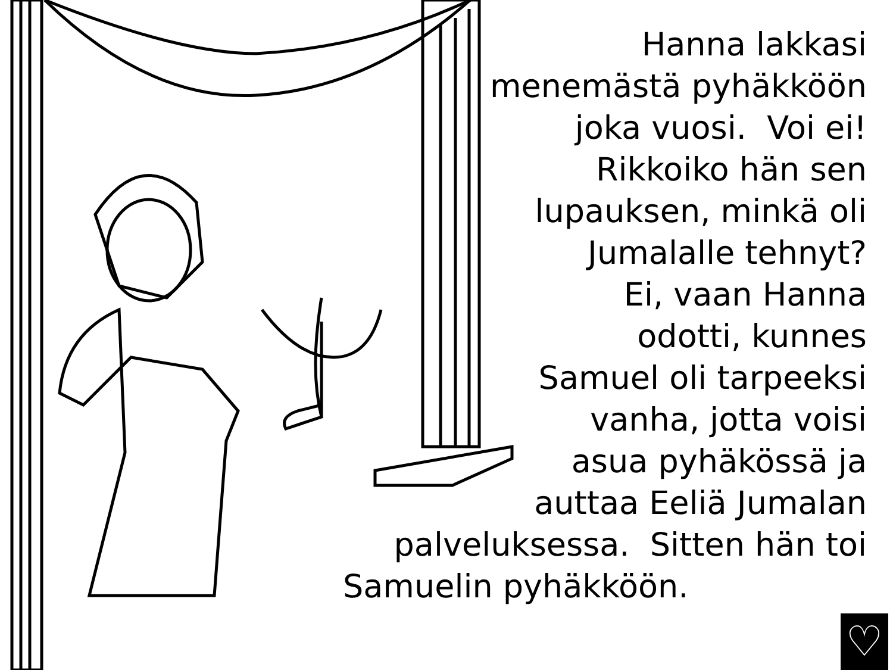Hanna lakkasi
menemästä pyhäkköön
joka vuosi. Voi ei!
Rikkoiko hän sen
lupauksen, minkä oli
Jumalalle tehnyt?
Ei, vaan Hanna
odotti, kunnes
Samuel oli tarpeeksi
vanha, jotta voisi
asua pyhäkössä ja
auttaa Eeliä Jumalan
palveluksessa. Sitten hän toi
Samuelin pyhäkköön.
♡